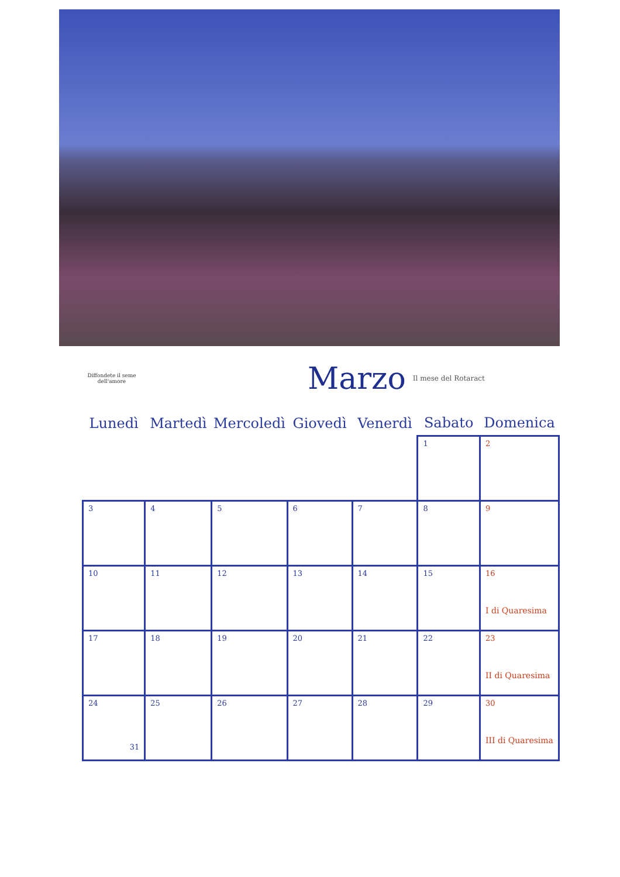Diffondete il seme dell'amore
Marzo
Il mese del Rotaract
| Lunedì | Martedì | Mercoledì | Giovedì | Venerdì | Sabato | Domenica |
| --- | --- | --- | --- | --- | --- | --- |
| | | | | | 1 | 2 |
| 3 | 4 | 5 | 6 | 7 | 8 | 9 |
| 10 | 11 | 12 | 13 | 14 | 15 | 16 I di Quaresima |
| 17 | 18 | 19 | 20 | 21 | 22 | 23 II di Quaresima |
| 24 31 | 25 | 26 | 27 | 28 | 29 | 30 III di Quaresima |